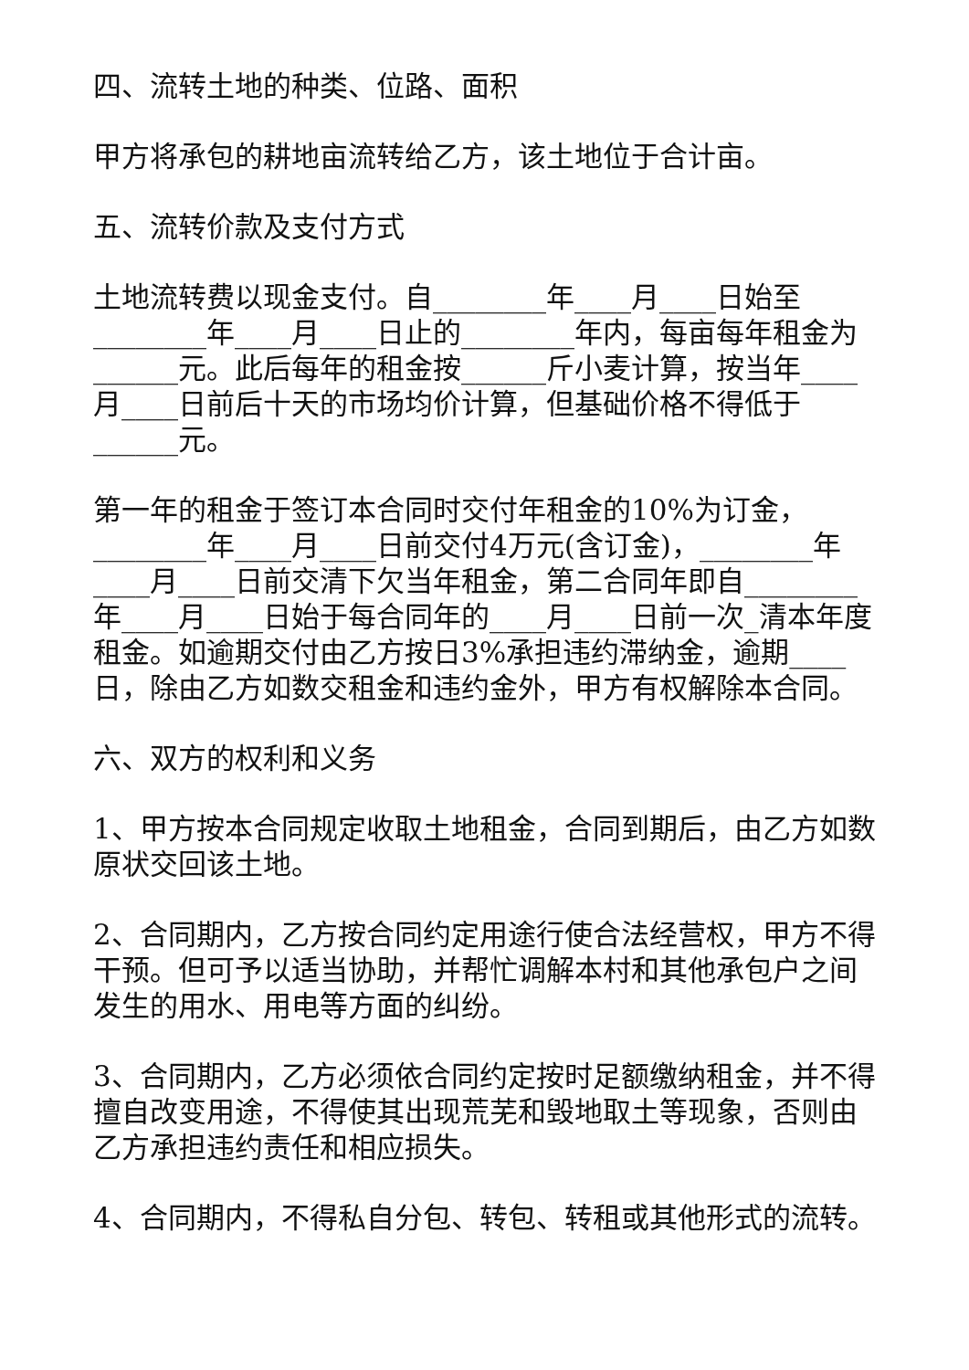四、流转土地的种类、位路、面积
甲方将承包的耕地亩流转给乙方，该土地位于合计亩。
五、流转价款及支付方式
土地流转费以现金支付。自________年____月____日始至________年____月____日止的________年内，每亩每年租金为______元。此后每年的租金按______斤小麦计算，按当年____月____日前后十天的市场均价计算，但基础价格不得低于______元。
第一年的租金于签订本合同时交付年租金的10%为订金，________年____月____日前交付4万元(含订金)，________年____月____日前交清下欠当年租金，第二合同年即自________年____月____日始于每合同年的____月____日前一次_清本年度租金。如逾期交付由乙方按日3%承担违约滞纳金，逾期____日，除由乙方如数交租金和违约金外，甲方有权解除本合同。
六、双方的权利和义务
1、甲方按本合同规定收取土地租金，合同到期后，由乙方如数原状交回该土地。
2、合同期内，乙方按合同约定用途行使合法经营权，甲方不得干预。但可予以适当协助，并帮忙调解本村和其他承包户之间发生的用水、用电等方面的纠纷。
3、合同期内，乙方必须依合同约定按时足额缴纳租金，并不得擅自改变用途，不得使其出现荒芜和毁地取土等现象，否则由乙方承担违约责任和相应损失。
4、合同期内，不得私自分包、转包、转租或其他形式的流转。